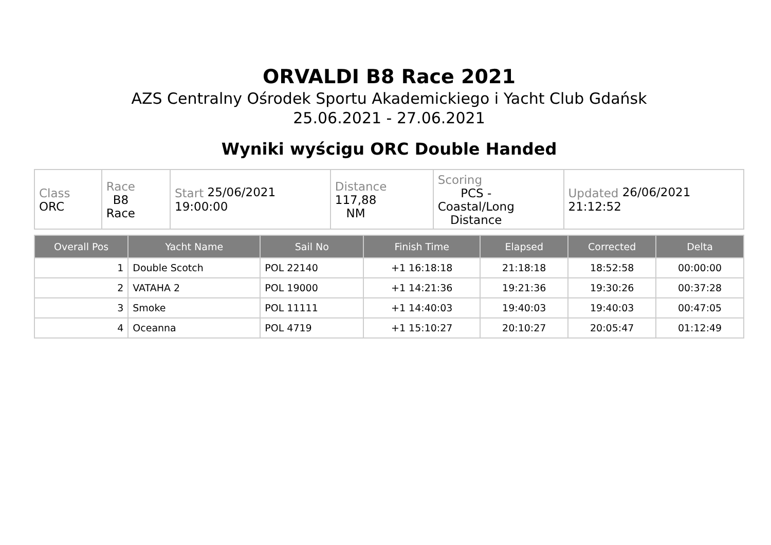ORVALDI B8 Race 2021
AZS Centralny Ośrodek Sportu Akademickiego i Yacht Club Gdańsk
25.06.2021 - 27.06.2021
Wyniki wyścigu ORC Double Handed
| Class ORC | Race B8 Race | Start 25/06/2021 19:00:00 | Distance 117,88 NM | Scoring PCS - Coastal/Long Distance | Updated 26/06/2021 21:12:52 |
| Overall Pos | Yacht Name | Sail No | Finish Time | Elapsed | Corrected | Delta |
| --- | --- | --- | --- | --- | --- | --- |
| 1 | Double Scotch | POL 22140 | +1 16:18:18 | 21:18:18 | 18:52:58 | 00:00:00 |
| 2 | VATAHA 2 | POL 19000 | +1 14:21:36 | 19:21:36 | 19:30:26 | 00:37:28 |
| 3 | Smoke | POL 11111 | +1 14:40:03 | 19:40:03 | 19:40:03 | 00:47:05 |
| 4 | Oceanna | POL 4719 | +1 15:10:27 | 20:10:27 | 20:05:47 | 01:12:49 |